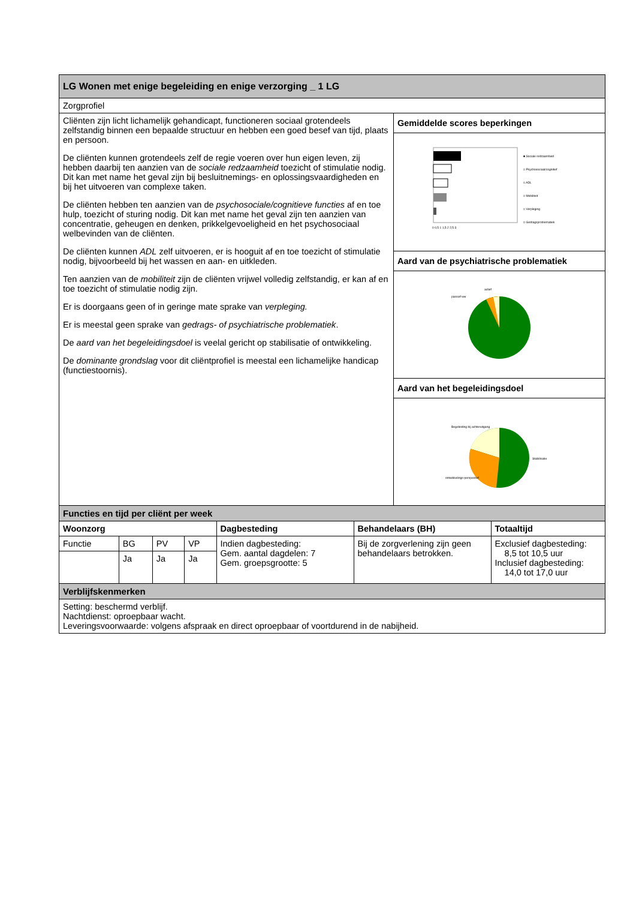| LG Wonen met enige begeleiding en enige verzorging _ 1 LG | |
| Zorgprofiel | |
| Cliënten zijn licht lichamelijk gehandicapt, functioneren sociaal grotendeels zelfstandig binnen een bepaalde structuur en hebben een goed besef van tijd, plaats en persoon. De cliënten kunnen grotendeels zelf de regie voeren over hun eigen leven, zij hebben daarbij ten aanzien van de sociale redzaamheid toezicht of stimulatie nodig. Dit kan met name het geval zijn bij besluitnemings- en oplossingsvaardigheden en bij het uitvoeren van complexe taken. De cliënten hebben ten aanzien van de psychosociale/cognitieve functies af en toe hulp, toezicht of sturing nodig. Dit kan met name het geval zijn ten aanzien van concentratie, geheugen en denken, prikkelgevoeligheid en het psychosociaal welbevinden van de cliënten. De cliënten kunnen ADL zelf uitvoeren, er is hooguit af en toe toezicht of stimulatie nodig, bijvoorbeeld bij het wassen en aan- en uitkleden. Ten aanzien van de mobiliteit zijn de cliënten vrijwel volledig zelfstandig, er kan af en toe toezicht of stimulatie nodig zijn. Er is doorgaans geen of in geringe mate sprake van verpleging. Er is meestal geen sprake van gedrags- of psychiatrische problematiek . De aard van het begeleidingsdoel is veelal gericht op stabilisatie of ontwikkeling. De dominante grondslag voor dit cliëntprofiel is meestal een lichamelijke handicap (functiestoornis). | Gemiddelde scores beperkingen |
| | ■ Sociale redzaamheid □ Psychosociaal/cognitief □ ADL □ Mobiliteit □ Verpleging □ Gedragsproblematiek 0 0,5 1 1,5 2 2,5 3 |
| | Aard van de psychiatrische problematiek |
| | passief ww actief |
| | Aard van het begeleidingsdoel |
| | Begeleiding bij achteruitgang Stabilisatie ontwikkelings-perspectief |
| Functies en tijd per cliënt per week | | | | | | |
| Woonzorg | | | | Dagbesteding | Behandelaars (BH) | Totaaltijd |
| Functie | BG | PV | VP | Indien dagbesteding: Gem. aantal dagdelen: 7 Gem. groepsgrootte: 5 | Bij de zorgverlening zijn geen behandelaars betrokken. | Exclusief dagbesteding: 8,5 tot 10,5 uur Inclusief dagbesteding: 14,0 tot 17,0 uur |
| | Ja | Ja | Ja | | | |
| Verblijfskenmerken | | | | | | |
| Setting: beschermd verblijf. Nachtdienst: oproepbaar wacht. Leveringsvoorwaarde: volgens afspraak en direct oproepbaar of voortdurend in de nabijheid. | | | | | | |